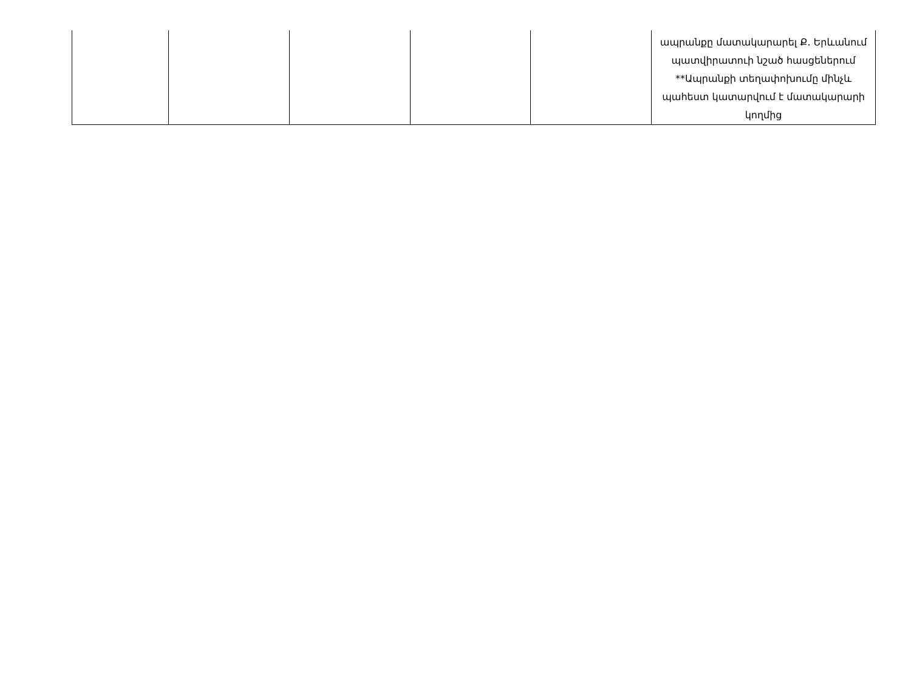| | | | | | ապրանքը մատակարարել Ք. Երևանում պատվիրատուի նշած հասցեներում **Ապրանքի տեղափոխումը մինչև պահեստ կատարվում է մատակարարի կողմից |